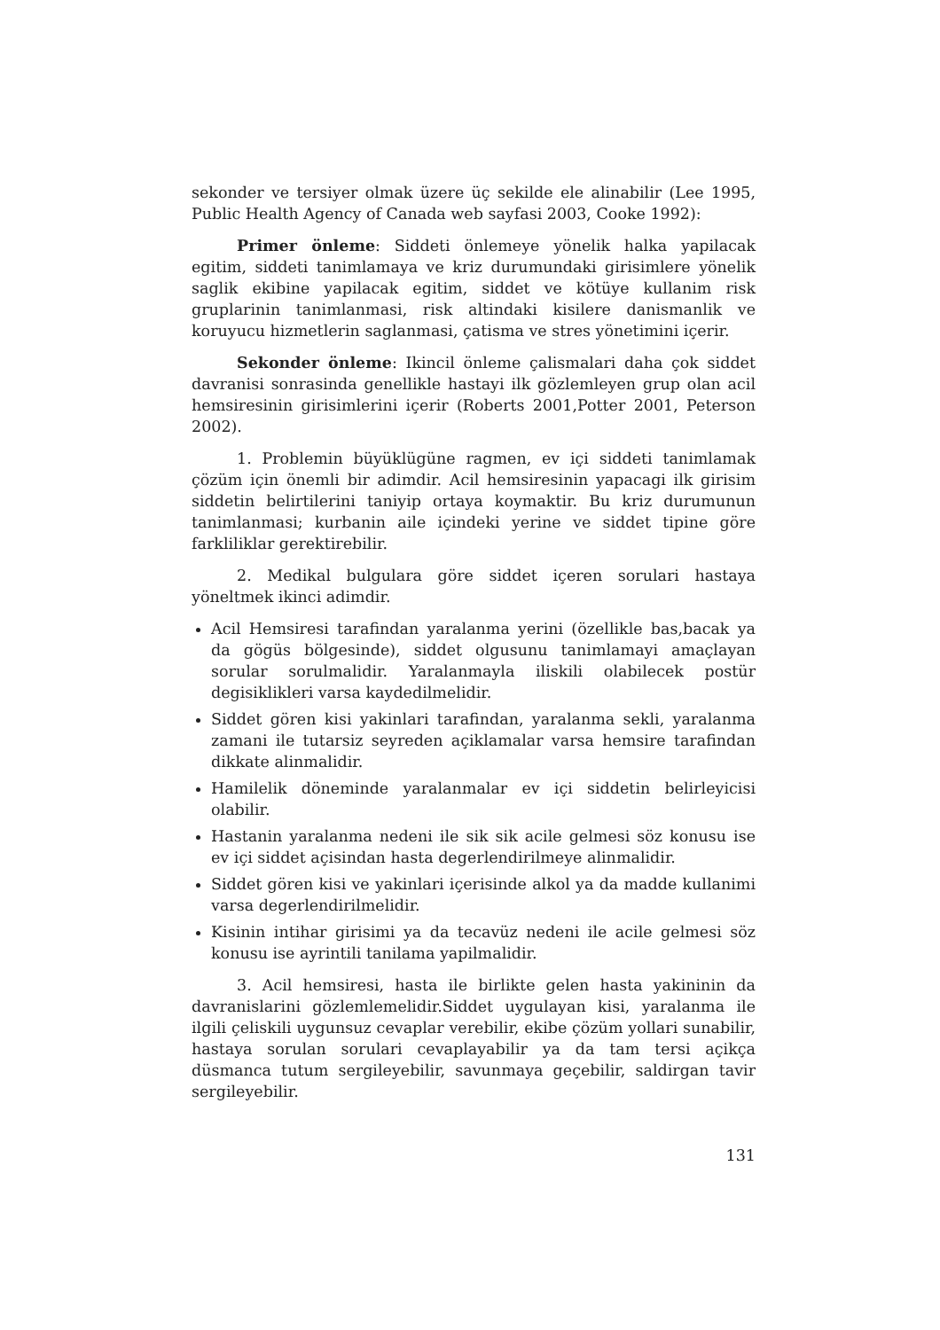sekonder ve tersiyer olmak üzere üç sekilde ele alinabilir (Lee 1995, Public Health Agency of Canada web sayfasi 2003, Cooke 1992):
Primer önleme: Siddeti önlemeye yönelik halka yapilacak egitim, siddeti tanimlamaya ve kriz durumundaki girisimlere yönelik saglik ekibine yapilacak egitim, siddet ve kötüye kullanim risk gruplarinin tanimlanmasi, risk altindaki kisilere danismanlik ve koruyucu hizmetlerin saglanmasi, çatisma ve stres yönetimini içerir.
Sekonder önleme: Ikincil önleme çalismalari daha çok siddet davranisi sonrasinda genellikle hastayi ilk gözlemleyen grup olan acil hemsiresinin girisimlerini içerir (Roberts 2001,Potter 2001, Peterson 2002).
1. Problemin büyüklügüne ragmen, ev içi siddeti tanimlamak çözüm için önemli bir adimdir. Acil hemsiresinin yapacagi ilk girisim siddetin belirtilerini taniyip ortaya koymaktir. Bu kriz durumunun tanimlanmasi; kurbanin aile içindeki yerine ve siddet tipine göre farkliliklar gerektirebilir.
2. Medikal bulgulara göre siddet içeren sorulari hastaya yöneltmek ikinci adimdir.
Acil Hemsiresi tarafindan yaralanma yerini (özellikle bas,bacak ya da gögüs bölgesinde), siddet olgusunu tanimlamayi amaçlayan sorular sorulmalidir. Yaralanmayla iliskili olabilecek postür degisiklikleri varsa kaydedilmelidir.
Siddet gören kisi yakinlari tarafindan, yaralanma sekli, yaralanma zamani ile tutarsiz seyreden açiklamalar varsa hemsire tarafindan dikkate alinmalidir.
Hamilelik döneminde yaralanmalar ev içi siddetin belirleyicisi olabilir.
Hastanin yaralanma nedeni ile sik sik acile gelmesi söz konusu ise ev içi siddet açisindan hasta degerlendirilmeye alinmalidir.
Siddet gören kisi ve yakinlari içerisinde alkol ya da madde kullanimi varsa degerlendirilmelidir.
Kisinin intihar girisimi ya da tecavüz nedeni ile acile gelmesi söz konusu ise ayrintili tanilama yapilmalidir.
3. Acil hemsiresi, hasta ile birlikte gelen hasta yakininin da davranislarini gözlemlemelidir.Siddet uygulayan kisi, yaralanma ile ilgili çeliskili uygunsuz cevaplar verebilir, ekibe çözüm yollari sunabilir, hastaya sorulan sorulari cevaplayabilir ya da tam tersi açikça düsmanca tutum sergileyebilir, savunmaya geçebilir, saldirgan tavir sergileyebilir.
131